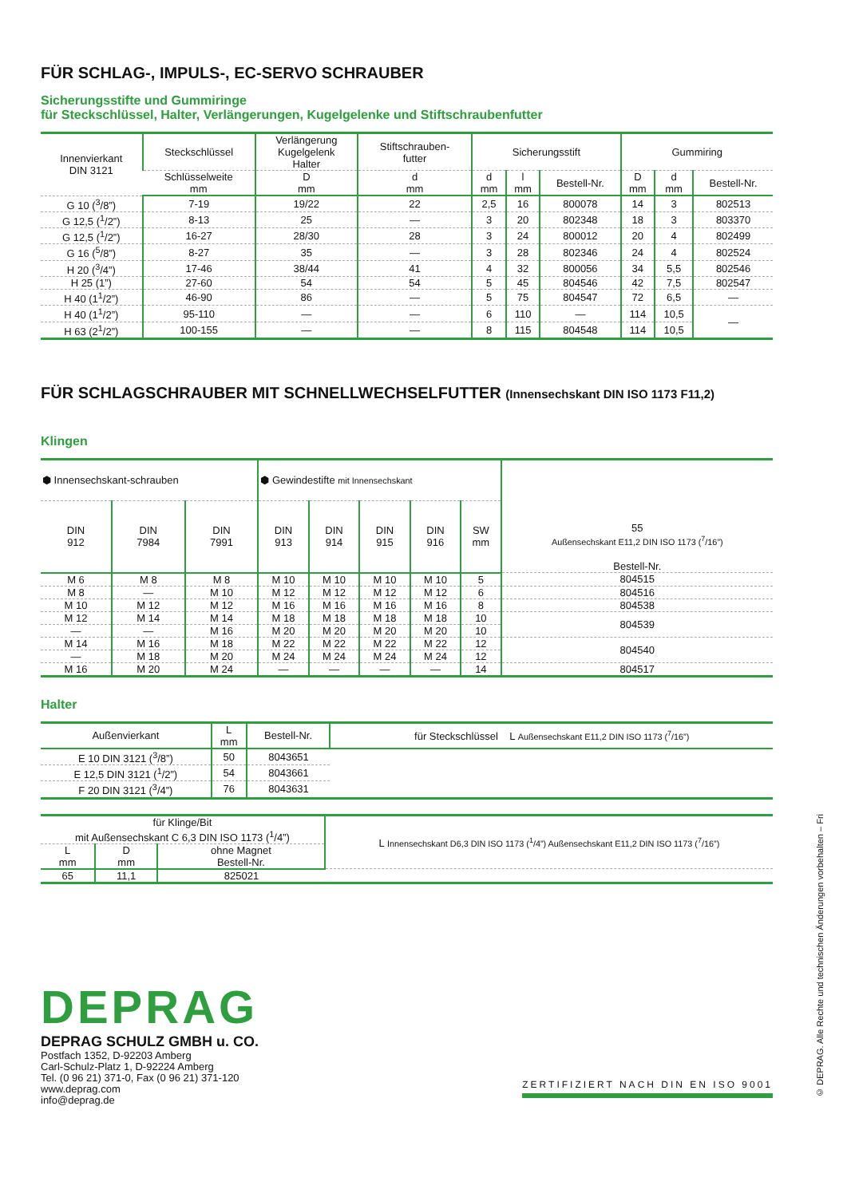FÜR SCHLAG-, IMPULS-, EC-SERVO SCHRAUBER
Sicherungsstifte und Gummiringe
für Steckschlüssel, Halter, Verlängerungen, Kugelgelenke und Stiftschraubenfutter
| Innenvierkant DIN 3121 | Steckschlüssel | Verlängerung Kugelgelenk Halter | Stiftschrauben- futter | Sicherungsstift | | | Gummiring | | |
| --- | --- | --- | --- | --- | --- | --- | --- | --- | --- |
| | Schlüsselweite mm | D mm | d mm | d mm | l mm | Bestell-Nr. | D mm | d mm | Bestell-Nr. |
| G 10 (<sup>3</sup>/8”) | 7-19 | 19/22 | 22 | 2,5 | 16 | 800078 | 14 | 3 | 802513 |
| G 12,5 (<sup>1</sup>/2”) | 8-13 | 25 | — | 3 | 20 | 802348 | 18 | 3 | 803370 |
| G 12,5 (<sup>1</sup>/2”) | 16-27 | 28/30 | 28 | 3 | 24 | 800012 | 20 | 4 | 802499 |
| G 16 (<sup>5</sup>/8”) | 8-27 | 35 | — | 3 | 28 | 802346 | 24 | 4 | 802524 |
| H 20 (<sup>3</sup>/4”) | 17-46 | 38/44 | 41 | 4 | 32 | 800056 | 34 | 5,5 | 802546 |
| H 25 (1”) | 27-60 | 54 | 54 | 5 | 45 | 804546 | 42 | 7,5 | 802547 |
| H 40 (1<sup>1</sup>/2”) | 46-90 | 86 | — | 5 | 75 | 804547 | 72 | 6,5 | — |
| H 40 (1<sup>1</sup>/2”) | 95-110 | — | — | 6 | 110 | — | 114 | 10,5 | — |
| H 63 (2<sup>1</sup>/2”) | 100-155 | — | — | 8 | 115 | 804548 | 114 | 10,5 | |
FÜR SCHLAGSCHRAUBER MIT SCHNELLWECHSELFUTTER (Innensechskant DIN ISO 1173 F11,2)
Klingen
| ⬢ Innensechskant-schrauben | | | ⬢ Gewindestifte mit Innensechskant | | | | | 55 Außensechskant E11,2 DIN ISO 1173 (<sup>7</sup>/16”) Bestell-Nr. |
| --- | --- | --- | --- | --- | --- | --- | --- | --- |
| DIN 912 | DIN 7984 | DIN 7991 | DIN 913 | DIN 914 | DIN 915 | DIN 916 | SW mm | |
| M 6 | M 8 | M 8 | M 10 | M 10 | M 10 | M 10 | 5 | 804515 |
| M 8 | — | M 10 | M 12 | M 12 | M 12 | M 12 | 6 | 804516 |
| M 10 | M 12 | M 12 | M 16 | M 16 | M 16 | M 16 | 8 | 804538 |
| M 12 | M 14 | M 14 | M 18 | M 18 | M 18 | M 18 | 10 | 804539 |
| — | — | M 16 | M 20 | M 20 | M 20 | M 20 | 10 | |
| M 14 | M 16 | M 18 | M 22 | M 22 | M 22 | M 22 | 12 | 804540 |
| — | M 18 | M 20 | M 24 | M 24 | M 24 | M 24 | 12 | |
| M 16 | M 20 | M 24 | — | — | — | — | 14 | 804517 |
Halter
| Außenvierkant | L mm | Bestell-Nr. | für Steckschlüssel L Außensechskant E11,2 DIN ISO 1173 (<sup>7</sup>/16”) |
| --- | --- | --- | --- |
| E 10 DIN 3121 (<sup>3</sup>/8”) | 50 | 8043651 | |
| E 12,5 DIN 3121 (<sup>1</sup>/2”) | 54 | 8043661 | |
| F 20 DIN 3121 (<sup>3</sup>/4”) | 76 | 8043631 | |
| für Klinge/Bit mit Außensechskant C 6,3 DIN ISO 1173 (<sup>1</sup>/4”) | | | L Innensechskant D6,3 DIN ISO 1173 (<sup>1</sup>/4”) Außensechskant E11,2 DIN ISO 1173 (<sup>7</sup>/16”) |
| --- | --- | --- | --- |
| L mm | D mm | ohne Magnet Bestell-Nr. | |
| 65 | 11,1 | 825021 | |
DEPRAG
DEPRAG SCHULZ GMBH u. CO.
Postfach 1352, D-92203 Amberg
Carl-Schulz-Platz 1, D-92224 Amberg
Tel. (0 96 21) 371-0, Fax (0 96 21) 371-120
www.deprag.com
info@deprag.de
ZERTIFIZIERT NACH DIN EN ISO 9001
© DEPRAG. Alle Rechte und technischen Änderungen vorbehalten – Fri